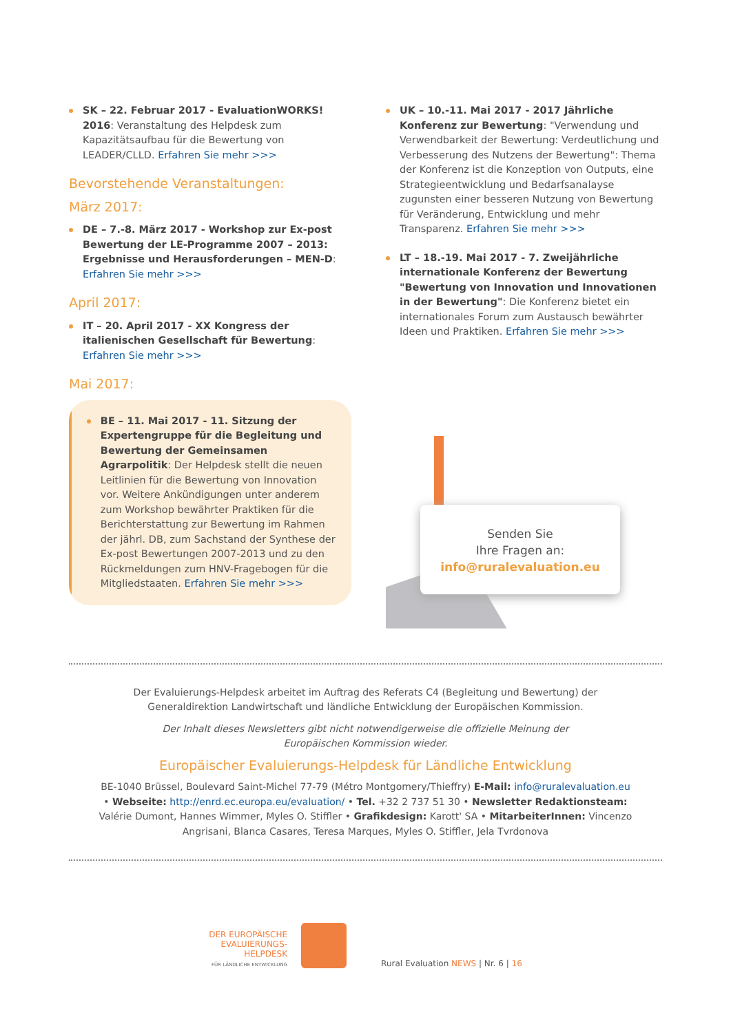SK – 22. Februar 2017 - EvaluationWORKS! 2016: Veranstaltung des Helpdesk zum Kapazitätsaufbau für die Bewertung von LEADER/CLLD. Erfahren Sie mehr >>>
Bevorstehende Veranstaltungen:
März 2017:
DE – 7.-8. März 2017 - Workshop zur Ex-post Bewertung der LE-Programme 2007 – 2013: Ergebnisse und Herausforderungen – MEN-D: Erfahren Sie mehr >>>
April 2017:
IT – 20. April 2017 - XX Kongress der italienischen Gesellschaft für Bewertung: Erfahren Sie mehr >>>
Mai 2017:
BE – 11. Mai 2017 - 11. Sitzung der Expertengruppe für die Begleitung und Bewertung der Gemeinsamen Agrarpolitik: Der Helpdesk stellt die neuen Leitlinien für die Bewertung von Innovation vor. Weitere Ankündigungen unter anderem zum Workshop bewährter Praktiken für die Berichterstattung zur Bewertung im Rahmen der jährl. DB, zum Sachstand der Synthese der Ex-post Bewertungen 2007-2013 und zu den Rückmeldungen zum HNV-Fragebogen für die Mitgliedstaaten. Erfahren Sie mehr >>>
UK – 10.-11. Mai 2017 - 2017 Jährliche Konferenz zur Bewertung: "Verwendung und Verwendbarkeit der Bewertung: Verdeutlichung und Verbesserung des Nutzens der Bewertung": Thema der Konferenz ist die Konzeption von Outputs, eine Strategieentwicklung und Bedarfsanalayse zugunsten einer besseren Nutzung von Bewertung für Veränderung, Entwicklung und mehr Transparenz. Erfahren Sie mehr >>>
LT – 18.-19. Mai 2017 - 7. Zweijährliche internationale Konferenz der Bewertung "Bewertung von Innovation und Innovationen in der Bewertung": Die Konferenz bietet ein internationales Forum zum Austausch bewährter Ideen und Praktiken. Erfahren Sie mehr >>>
Senden Sie
Ihre Fragen an:
info@ruralevaluation.eu
Der Evaluierungs-Helpdesk arbeitet im Auftrag des Referats C4 (Begleitung und Bewertung) der Generaldirektion Landwirtschaft und ländliche Entwicklung der Europäischen Kommission.
Der Inhalt dieses Newsletters gibt nicht notwendigerweise die offizielle Meinung der Europäischen Kommission wieder.
Europäischer Evaluierungs-Helpdesk für Ländliche Entwicklung
BE-1040 Brüssel, Boulevard Saint-Michel 77-79 (Métro Montgomery/Thieffry) E-Mail: info@ruralevaluation.eu • Webseite: http://enrd.ec.europa.eu/evaluation/ • Tel. +32 2 737 51 30 • Newsletter Redaktionsteam: Valérie Dumont, Hannes Wimmer, Myles O. Stiffler • Grafikdesign: Karott' SA • MitarbeiterInnen: Vincenzo Angrisani, Blanca Casares, Teresa Marques, Myles O. Stiffler, Jela Tvrdonova
DER EUROPÄISCHE
EVALUIERUNGS-
HELPDESK
FÜR LÄNDLICHE ENTWICKLUNG
Rural Evaluation NEWS | Nr. 6 | 16